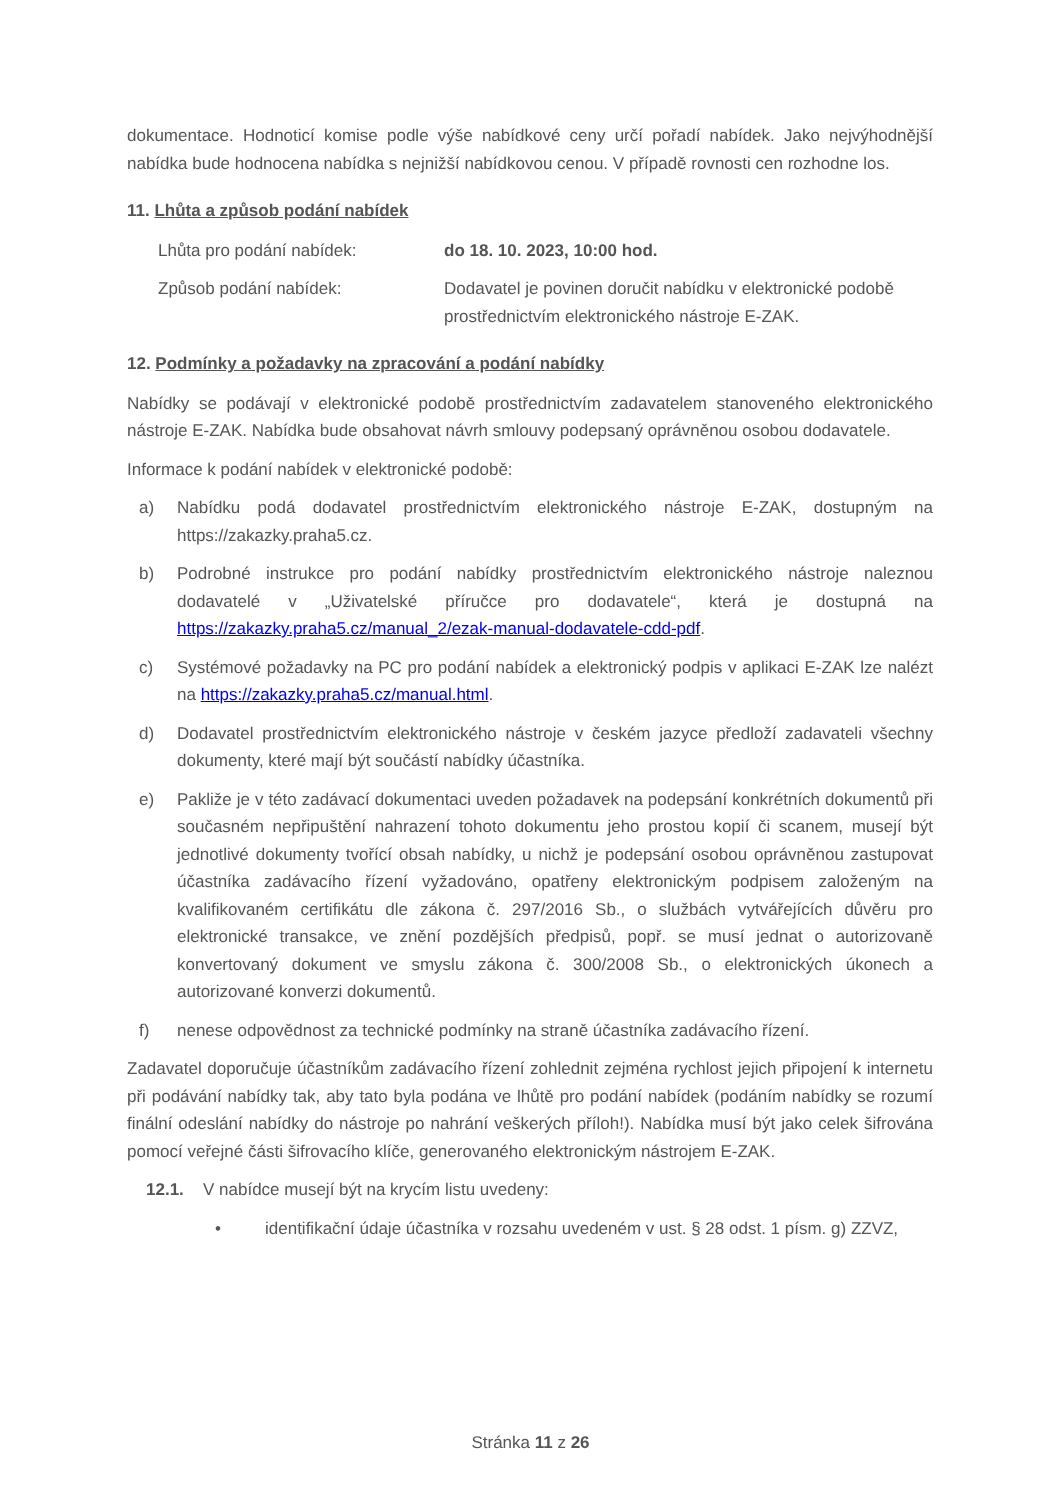dokumentace. Hodnoticí komise podle výše nabídkové ceny určí pořadí nabídek. Jako nejvýhodnější nabídka bude hodnocena nabídka s nejnižší nabídkovou cenou. V případě rovnosti cen rozhodne los.
11. Lhůta a způsob podání nabídek
Lhůta pro podání nabídek: do 18. 10. 2023, 10:00 hod.
Způsob podání nabídek: Dodavatel je povinen doručit nabídku v elektronické podobě prostřednictvím elektronického nástroje E-ZAK.
12. Podmínky a požadavky na zpracování a podání nabídky
Nabídky se podávají v elektronické podobě prostřednictvím zadavatelem stanoveného elektronického nástroje E-ZAK. Nabídka bude obsahovat návrh smlouvy podepsaný oprávněnou osobou dodavatele.
Informace k podání nabídek v elektronické podobě:
a) Nabídku podá dodavatel prostřednictvím elektronického nástroje E-ZAK, dostupným na https://zakazky.praha5.cz.
b) Podrobné instrukce pro podání nabídky prostřednictvím elektronického nástroje naleznou dodavatelé v „Uživatelské příručce pro dodavatele“, která je dostupná na https://zakazky.praha5.cz/manual_2/ezak-manual-dodavatele-cdd-pdf.
c) Systémové požadavky na PC pro podání nabídek a elektronický podpis v aplikaci E-ZAK lze nalézt na https://zakazky.praha5.cz/manual.html.
d) Dodavatel prostřednictvím elektronického nástroje v českém jazyce předloží zadavateli všechny dokumenty, které mají být součástí nabídky účastníka.
e) Pakliže je v této zadávací dokumentaci uveden požadavek na podepsání konkrétních dokumentů při současném nepřipuštění nahrazení tohoto dokumentu jeho prostou kopií či scanem, musejí být jednotlivé dokumenty tvořící obsah nabídky, u nichž je podepsání osobou oprávněnou zastupovat účastníka zadávacího řízení vyžadováno, opatřeny elektronickým podpisem založeným na kvalifikovaném certifikátu dle zákona č. 297/2016 Sb., o službách vytvářejících důvěru pro elektronické transakce, ve znění pozdějších předpisů, popř. se musí jednat o autorizovaně konvertovaný dokument ve smyslu zákona č. 300/2008 Sb., o elektronických úkonech a autorizované konverzi dokumentů.
f) nenese odpovědnost za technické podmínky na straně účastníka zadávacího řízení.
Zadavatel doporučuje účastníkům zadávacího řízení zohlednit zejména rychlost jejich připojení k internetu při podávání nabídky tak, aby tato byla podána ve lhůtě pro podání nabídek (podáním nabídky se rozumí finální odeslání nabídky do nástroje po nahrání veškerých příloh!). Nabídka musí být jako celek šifrována pomocí veřejné části šifrovacího klíče, generovaného elektronickým nástrojem E-ZAK.
12.1. V nabídce musejí být na krycím listu uvedeny:
• identifikační údaje účastníka v rozsahu uvedeném v ust. § 28 odst. 1 písm. g) ZZVZ,
Stránka 11 z 26